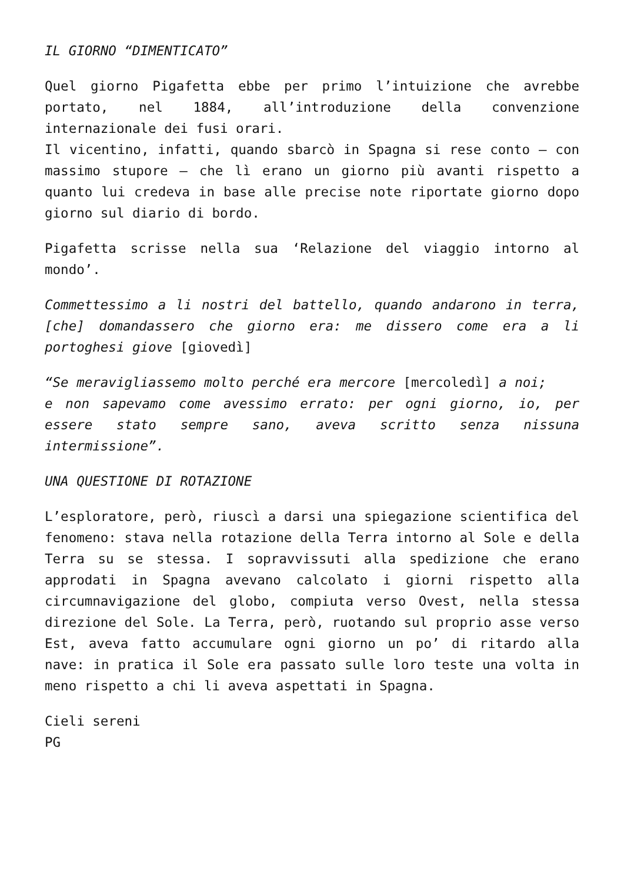IL GIORNO “DIMENTICATO”
Quel giorno Pigafetta ebbe per primo l’intuizione che avrebbe portato, nel 1884, all’introduzione della convenzione internazionale dei fusi orari.
Il vicentino, infatti, quando sbarcò in Spagna si rese conto – con massimo stupore – che lì erano un giorno più avanti rispetto a quanto lui credeva in base alle precise note riportate giorno dopo giorno sul diario di bordo.
Pigafetta scrisse nella sua ‘Relazione del viaggio intorno al mondo’.
Commettessimo a li nostri del battello, quando andarono in terra, [che] domandassero che giorno era: me dissero come era a li portoghesi giove [giovedì]
“Se meravigliassemo molto perché era mercore [mercoledì] a noi;
e non sapevamo come avessimo errato: per ogni giorno, io, per essere stato sempre sano, aveva scritto senza nissuna intermissione”.
UNA QUESTIONE DI ROTAZIONE
L’esploratore, però, riuscì a darsi una spiegazione scientifica del fenomeno: stava nella rotazione della Terra intorno al Sole e della Terra su se stessa. I sopravvissuti alla spedizione che erano approdati in Spagna avevano calcolato i giorni rispetto alla circumnavigazione del globo, compiuta verso Ovest, nella stessa direzione del Sole. La Terra, però, ruotando sul proprio asse verso Est, aveva fatto accumulare ogni giorno un po’ di ritardo alla nave: in pratica il Sole era passato sulle loro teste una volta in meno rispetto a chi li aveva aspettati in Spagna.
Cieli sereni
PG